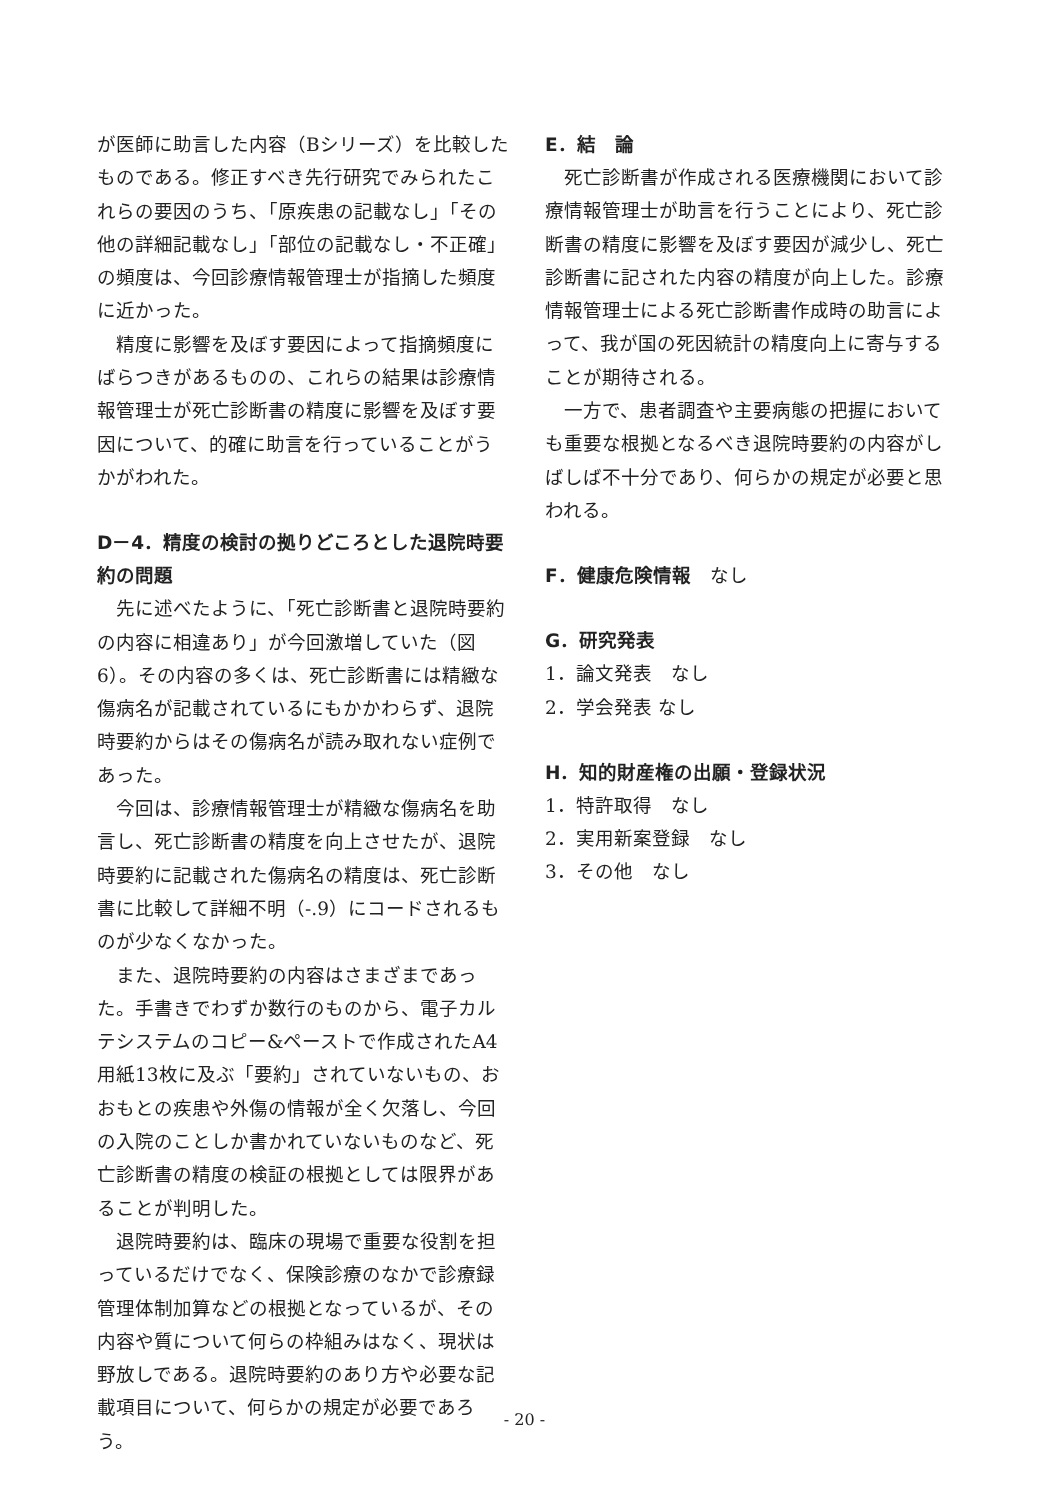が医師に助言した内容（Bシリーズ）を比較したものである。修正すべき先行研究でみられたこれらの要因のうち、「原疾患の記載なし」「その他の詳細記載なし」「部位の記載なし・不正確」の頻度は、今回診療情報管理士が指摘した頻度に近かった。
精度に影響を及ぼす要因によって指摘頻度にばらつきがあるものの、これらの結果は診療情報管理士が死亡診断書の精度に影響を及ぼす要因について、的確に助言を行っていることがうかがわれた。
D－4．精度の検討の拠りどころとした退院時要約の問題
先に述べたように、「死亡診断書と退院時要約の内容に相違あり」が今回激増していた（図6）。その内容の多くは、死亡診断書には精緻な傷病名が記載されているにもかかわらず、退院時要約からはその傷病名が読み取れない症例であった。
今回は、診療情報管理士が精緻な傷病名を助言し、死亡診断書の精度を向上させたが、退院時要約に記載された傷病名の精度は、死亡診断書に比較して詳細不明（-.9）にコードされるものが少なくなかった。
また、退院時要約の内容はさまざまであった。手書きでわずか数行のものから、電子カルテシステムのコピー&ペーストで作成されたA4用紙13枚に及ぶ「要約」されていないもの、おおもとの疾患や外傷の情報が全く欠落し、今回の入院のことしか書かれていないものなど、死亡診断書の精度の検証の根拠としては限界があることが判明した。
退院時要約は、臨床の現場で重要な役割を担っているだけでなく、保険診療のなかで診療録管理体制加算などの根拠となっているが、その内容や質について何らの枠組みはなく、現状は野放しである。退院時要約のあり方や必要な記載項目について、何らかの規定が必要であろう。
E．結　論
死亡診断書が作成される医療機関において診療情報管理士が助言を行うことにより、死亡診断書の精度に影響を及ぼす要因が減少し、死亡診断書に記された内容の精度が向上した。診療情報管理士による死亡診断書作成時の助言によって、我が国の死因統計の精度向上に寄与することが期待される。
一方で、患者調査や主要病態の把握においても重要な根拠となるべき退院時要約の内容がしばしば不十分であり、何らかの規定が必要と思われる。
F．健康危険情報　なし
G．研究発表
1．論文発表　なし
2．学会発表 なし
H．知的財産権の出願・登録状況
1．特許取得　なし
2．実用新案登録　なし
3．その他　なし
- 20 -